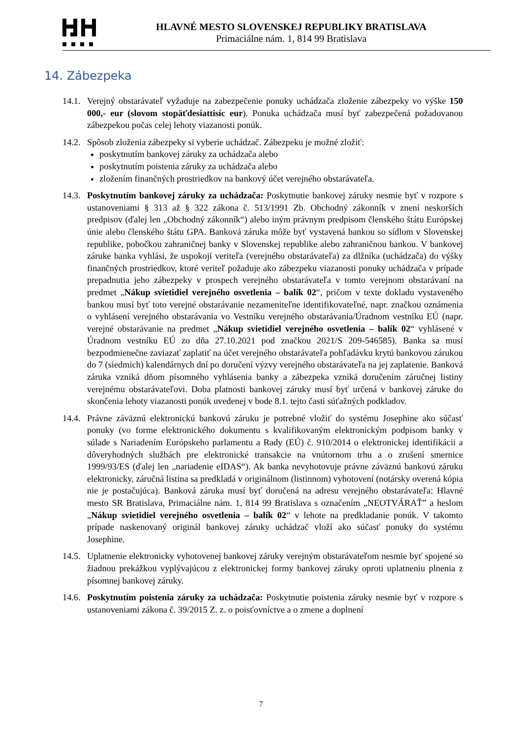HLAVNÉ MESTO SLOVENSKEJ REPUBLIKY BRATISLAVA
Primaciálne nám. 1, 814 99 Bratislava
14. Zábezpeka
14.1.
Verejný obstarávateľ vyžaduje na zabezpečenie ponuky uchádzača zloženie zábezpeky vo výške 150 000,- eur (slovom stopäťdesiattisíc eur). Ponuka uchádzača musí byť zabezpečená požadovanou zábezpekou počas celej lehoty viazanosti ponúk.
14.2.
Spôsob zloženia zábezpeky si vyberie uchádzač. Zábezpeku je možné zložiť:
poskytnutím bankovej záruky za uchádzača alebo
poskytnutím poistenia záruky za uchádzača alebo
zložením finančných prostriedkov na bankový účet verejného obstarávateľa.
14.3.
Poskytnutím bankovej záruky za uchádzača: Poskytnutie bankovej záruky nesmie byť v rozpore s ustanoveniami § 313 až § 322 zákona č. 513/1991 Zb. Obchodný zákonník v znení neskorších predpisov (ďalej len „Obchodný zákonník“) alebo iným právnym predpisom členského štátu Európskej únie alebo členského štátu GPA. Banková záruka môže byť vystavená bankou so sídlom v Slovenskej republike, pobočkou zahraničnej banky v Slovenskej republike alebo zahraničnou bankou. V bankovej záruke banka vyhlási, že uspokojí veriteľa (verejného obstarávateľa) za dlžníka (uchádzača) do výšky finančných prostriedkov, ktoré veriteľ požaduje ako zábezpeku viazanosti ponuky uchádzača v prípade prepadnutia jeho zábezpeky v prospech verejného obstarávateľa v tomto verejnom obstarávaní na predmet „Nákup svietidiel verejného osvetlenia – balík 02“, pričom v texte dokladu vystaveného bankou musí byť toto verejné obstarávanie nezameniteľne identifikovateľné, napr. značkou oznámenia o vyhlásení verejného obstarávania vo Vestníku verejného obstarávania/Úradnom vestníku EÚ (napr. verejné obstarávanie na predmet „Nákup svietidiel verejného osvetlenia – balík 02“ vyhlásené v Úradnom vestníku EÚ zo dňa 27.10.2021 pod značkou 2021/S 209-546585). Banka sa musí bezpodmienečne zaviazať zaplatiť na účet verejného obstarávateľa pohľadávku krytú bankovou zárukou do 7 (siedmich) kalendárnych dní po doručení výzvy verejného obstarávateľa na jej zaplatenie. Banková záruka vzniká dňom písomného vyhlásenia banky a zábezpeka vzniká doručením záručnej listiny verejnému obstarávateľovi. Doba platnosti bankovej záruky musí byť určená v bankovej záruke do skončenia lehoty viazanosti ponúk uvedenej v bode 8.1. tejto časti súťažných podkladov.
14.4.
Právne záväznú elektronickú bankovú záruku je potrebné vložiť do systému Josephine ako súčasť ponuky (vo forme elektronického dokumentu s kvalifikovaným elektronickým podpisom banky v súlade s Nariadením Európskeho parlamentu a Rady (EÚ) č. 910/2014 o elektronickej identifikácii a dôveryhodných službách pre elektronické transakcie na vnútornom trhu a o zrušení smernice 1999/93/ES (ďalej len „nariadenie eIDAS“). Ak banka nevyhotovuje právne záväznú bankovú záruku elektronicky, záručná listina sa predkladá v originálnom (listinnom) vyhotovení (notársky overená kópia nie je postačujúca). Banková záruka musí byť doručená na adresu verejného obstarávateľa: Hlavné mesto SR Bratislava, Primaciálne nám. 1, 814 99 Bratislava s označením „NEOTVÁRAŤ” a heslom „Nákup svietidiel verejného osvetlenia – balík 02“ v lehote na predkladanie ponúk. V takomto prípade naskenovaný originál bankovej záruky uchádzač vloží ako súčasť ponuky do systému Josephine.
14.5.
Uplatnenie elektronicky vyhotovenej bankovej záruky verejným obstarávateľom nesmie byť spojené so žiadnou prekážkou vyplývajúcou z elektronickej formy bankovej záruky oproti uplatneniu plnenia z písomnej bankovej záruky.
14.6.
Poskytnutím poistenia záruky za uchádzača: Poskytnutie poistenia záruky nesmie byť v rozpore s ustanoveniami zákona č. 39/2015 Z. z. o poisťovníctve a o zmene a doplnení
7